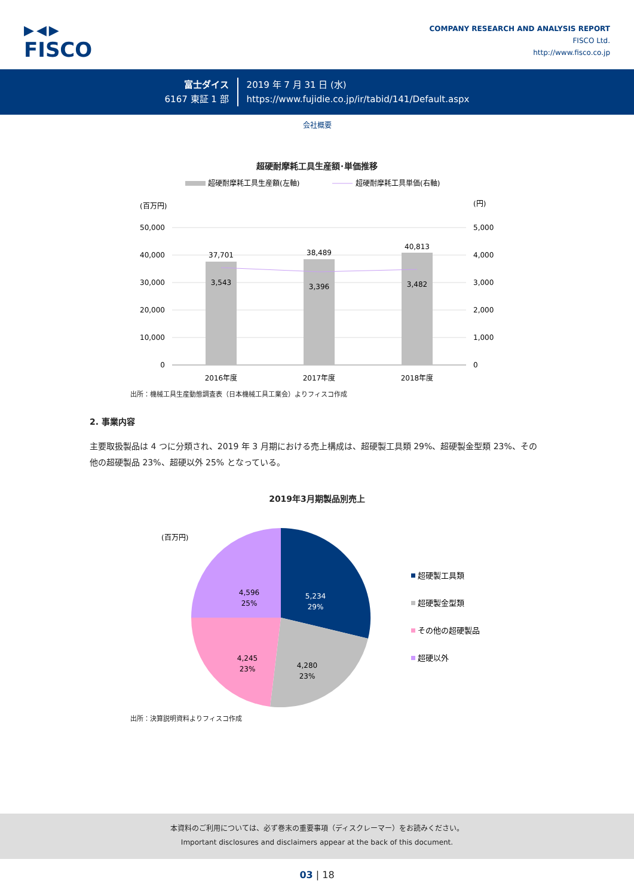▶◀▶
FISCO
COMPANY RESEARCH AND ANALYSIS REPORT
FISCO Ltd.
http://www.fisco.co.jp
富士ダイス
6167 東証 1 部
2019 年 7 月 31 日 (水)
https://www.fujidie.co.jp/ir/tabid/141/Default.aspx
会社概要
超硬耐摩耗工具生産額･単価推移
超硬耐摩耗工具生産額(左軸)
超硬耐摩耗工具単価(右軸)
(百万円)
(円)
50,000
40,000
30,000
20,000
10,000
0
5,000
4,000
3,000
2,000
1,000
0
37,701
38,489
40,813
3,543
3,396
3,482
2016年度
2017年度
2018年度
出所：機械工具生産動態調査表（日本機械工具工業会）よりフィスコ作成
2. 事業内容
主要取扱製品は 4 つに分類され、2019 年 3 月期における売上構成は、超硬製工具類 29%、超硬製金型類 23%、その他の超硬製品 23%、超硬以外 25% となっている。
2019年3月期製品別売上
(百万円)
5,234
29%
4,280
23%
4,245
23%
4,596
25%
超硬製工具類
超硬製金型類
その他の超硬製品
超硬以外
出所：決算説明資料よりフィスコ作成
本資料のご利用については、必ず巻末の重要事項（ディスクレーマー）をお読みください。
Important disclosures and disclaimers appear at the back of this document.
03 | 18